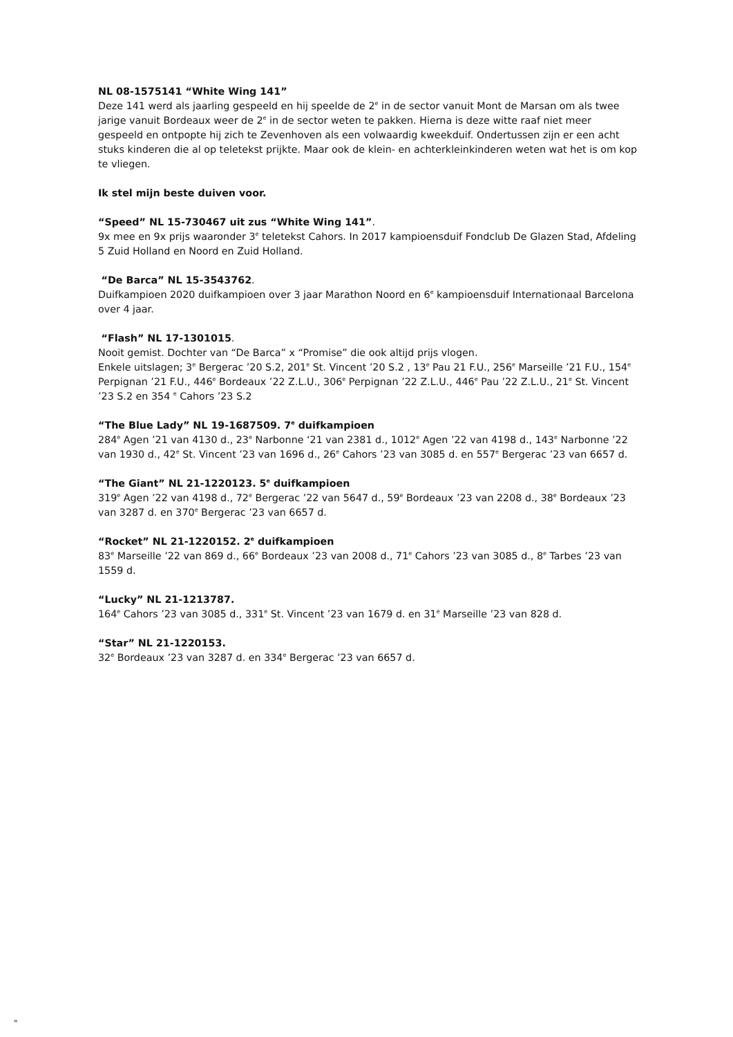NL 08-1575141 “White Wing 141”
Deze 141 werd als jaarling gespeeld en hij speelde de 2<sup>e</sup> in de sector vanuit Mont de Marsan om als twee jarige vanuit Bordeaux weer de 2<sup>e</sup> in de sector weten te pakken. Hierna is deze witte raaf niet meer gespeeld en ontpopte hij zich te Zevenhoven als een volwaardig kweekduif. Ondertussen zijn er een acht stuks kinderen die al op teletekst prijkte. Maar ook de klein- en achterkleinkinderen weten wat het is om kop te vliegen.
Ik stel mijn beste duiven voor.
“Speed” NL 15-730467 uit zus “White Wing 141”.
9x mee en 9x prijs waaronder 3<sup>e</sup> teletekst Cahors. In 2017 kampioensduif Fondclub De Glazen Stad, Afdeling 5 Zuid Holland en Noord en Zuid Holland.
“De Barca” NL 15-3543762.
Duifkampioen 2020 duifkampioen over 3 jaar Marathon Noord en 6<sup>e</sup> kampioensduif Internationaal Barcelona over 4 jaar.
“Flash” NL 17-1301015.
Nooit gemist. Dochter van “De Barca” x “Promise” die ook altijd prijs vlogen.
Enkele uitslagen; 3<sup>e</sup> Bergerac ’20 S.2, 201<sup>e</sup> St. Vincent ’20 S.2 , 13<sup>e</sup> Pau 21 F.U., 256<sup>e</sup> Marseille ’21 F.U., 154<sup>e</sup> Perpignan ’21 F.U., 446<sup>e</sup> Bordeaux ’22 Z.L.U., 306<sup>e</sup> Perpignan ’22 Z.L.U., 446<sup>e</sup> Pau ’22 Z.L.U., 21<sup>e</sup> St. Vincent ’23 S.2 en 354 <sup>e</sup> Cahors ’23 S.2
“The Blue Lady” NL 19-1687509. 7<sup>e</sup> duifkampioen
284<sup>e</sup> Agen ’21 van 4130 d., 23<sup>e</sup> Narbonne ‘21 van 2381 d., 1012<sup>e</sup> Agen ’22 van 4198 d., 143<sup>e</sup> Narbonne ’22 van 1930 d., 42<sup>e</sup> St. Vincent ’23 van 1696 d., 26<sup>e</sup> Cahors ’23 van 3085 d. en 557<sup>e</sup> Bergerac ’23 van 6657 d.
“The Giant” NL 21-1220123. 5<sup>e</sup> duifkampioen
319<sup>e</sup> Agen ’22 van 4198 d., 72<sup>e</sup> Bergerac ’22 van 5647 d., 59<sup>e</sup> Bordeaux ’23 van 2208 d., 38<sup>e</sup> Bordeaux ’23 van 3287 d. en 370<sup>e</sup> Bergerac ’23 van 6657 d.
“Rocket” NL 21-1220152. 2<sup>e</sup> duifkampioen
83<sup>e</sup> Marseille ’22 van 869 d., 66<sup>e</sup> Bordeaux ’23 van 2008 d., 71<sup>e</sup> Cahors ’23 van 3085 d., 8<sup>e</sup> Tarbes ’23 van 1559 d.
“Lucky” NL 21-1213787.
164<sup>e</sup> Cahors ’23 van 3085 d., 331<sup>e</sup> St. Vincent ’23 van 1679 d. en 31<sup>e</sup> Marseille ’23 van 828 d.
“Star” NL 21-1220153.
32<sup>e</sup> Bordeaux ’23 van 3287 d. en 334<sup>e</sup> Bergerac ’23 van 6657 d.
"